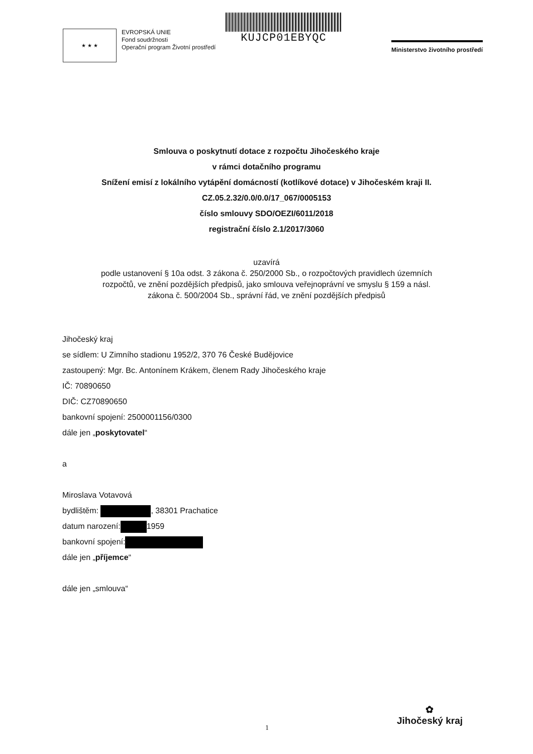★ ★ ★
EVROPSKÁ UNIE
Fond soudržnosti
Operační program Životní prostředí
KUJCP01EBYQC
Ministerstvo životního prostředí
Smlouva o poskytnutí dotace z rozpočtu Jihočeského kraje
v rámci dotačního programu
Snížení emisí z lokálního vytápění domácností (kotlíkové dotace) v Jihočeském kraji II.
CZ.05.2.32/0.0/0.0/17_067/0005153
číslo smlouvy SDO/OEZI/6011/2018
registrační číslo 2.1/2017/3060
uzavírá
podle ustanovení § 10a odst. 3 zákona č. 250/2000 Sb., o rozpočtových pravidlech územních
rozpočtů, ve znění pozdějších předpisů, jako smlouva veřejnoprávní ve smyslu § 159 a násl.
zákona č. 500/2004 Sb., správní řád, ve znění pozdějších předpisů
Jihočeský kraj
se sídlem: U Zimního stadionu 1952/2, 370 76 České Budějovice
zastoupený: Mgr. Bc. Antonínem Krákem, členem Rady Jihočeského kraje
IČ: 70890650
DIČ: CZ70890650
bankovní spojení: 2500001156/0300
dále jen „poskytovatel“
a
Miroslava Votavová
bydlištěm: , 38301 Prachatice
datum narození: 1959
bankovní spojení:
dále jen „příjemce“
dále jen „smlouva“
1
✿
Jihočeský kraj